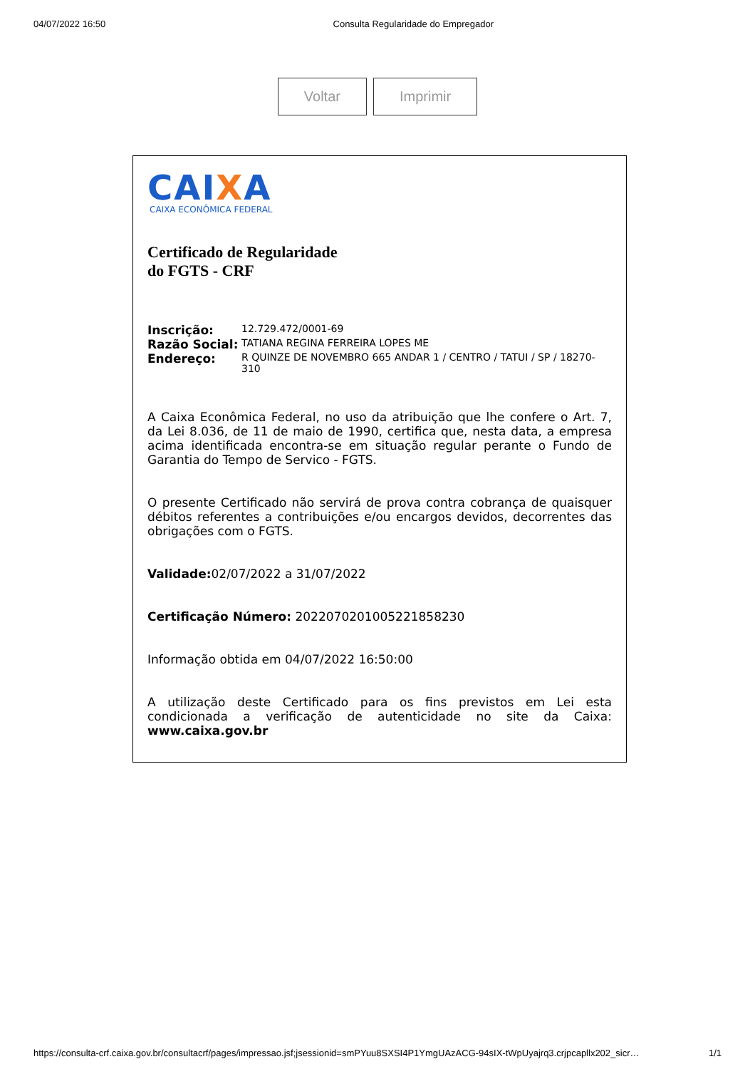04/07/2022 16:50 Consulta Regularidade do Empregador
Voltar Imprimir
CAIXA
CAIXA ECONÔMICA FEDERAL
Certificado de Regularidade
do FGTS - CRF
Inscrição: 12.729.472/0001-69
Razão Social: TATIANA REGINA FERREIRA LOPES ME
Endereço: R QUINZE DE NOVEMBRO 665 ANDAR 1 / CENTRO / TATUI / SP / 18270-310
A Caixa Econômica Federal, no uso da atribuição que lhe confere o Art. 7, da Lei 8.036, de 11 de maio de 1990, certifica que, nesta data, a empresa acima identificada encontra-se em situação regular perante o Fundo de Garantia do Tempo de Servico - FGTS.
O presente Certificado não servirá de prova contra cobrança de quaisquer débitos referentes a contribuições e/ou encargos devidos, decorrentes das obrigações com o FGTS.
Validade: 02/07/2022 a 31/07/2022
Certificação Número: 2022070201005221858230
Informação obtida em 04/07/2022 16:50:00
A utilização deste Certificado para os fins previstos em Lei esta condicionada a verificação de autenticidade no site da Caixa: www.caixa.gov.br
https://consulta-crf.caixa.gov.br/consultacrf/pages/impressao.jsf;jsessionid=smPYuu8SXSI4P1YmgUAzACG-94sIX-tWpUyajrq3.crjpcapllx202_sicr… 1/1